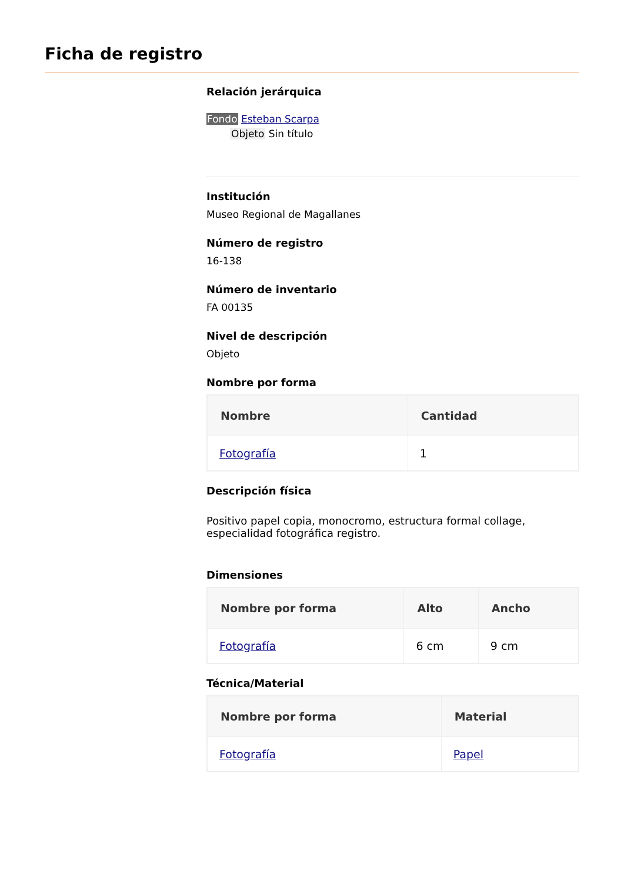Ficha de registro
Relación jerárquica
Fondo Esteban Scarpa
Objeto Sin título
Institución
Museo Regional de Magallanes
Número de registro
16-138
Número de inventario
FA 00135
Nivel de descripción
Objeto
Nombre por forma
| Nombre | Cantidad |
| --- | --- |
| Fotografía | 1 |
Descripción física
Positivo papel copia, monocromo, estructura formal collage, especialidad fotográfica registro.
Dimensiones
| Nombre por forma | Alto | Ancho |
| --- | --- | --- |
| Fotografía | 6 cm | 9 cm |
Técnica/Material
| Nombre por forma | Material |
| --- | --- |
| Fotografía | Papel |